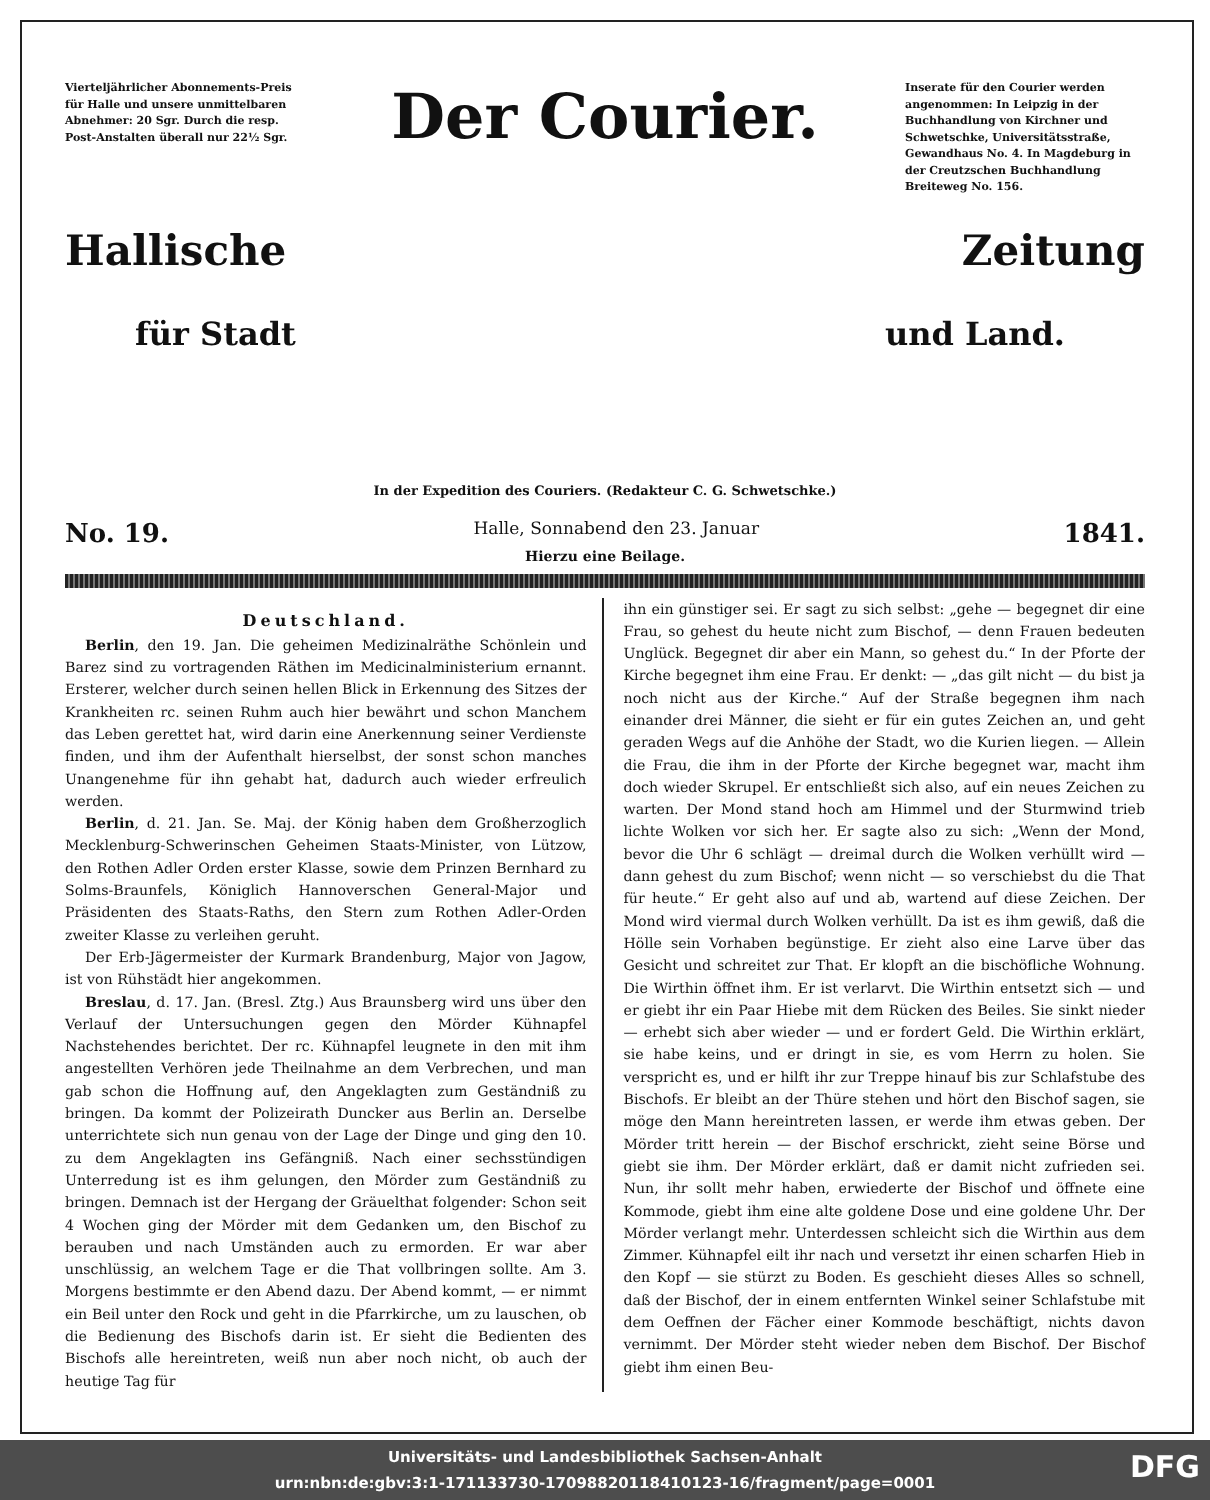Vierteljährlicher Abonnements-Preis für Halle und unsere unmittelbaren Abnehmer: 20 Sgr. Durch die resp. Post-Anstalten überall nur 22½ Sgr.
Der Courier.
Inserate für den Courier werden angenommen: In Leipzig in der Buchhandlung von Kirchner und Schwetschke, Universitätsstraße, Gewandhaus No. 4. In Magdeburg in der Creutzschen Buchhandlung Breiteweg No. 156.
Hallische Zeitung
für Stadt und Land.
In der Expedition des Couriers. (Redakteur C. G. Schwetschke.)
No. 19. Halle, Sonnabend den 23. Januar 1841.
Hierzu eine Beilage.
Deutschland.
Berlin, den 19. Jan. Die geheimen Medizinalräthe Schönlein und Barez sind zu vortragenden Räthen im Medicinalministerium ernannt. Ersterer, welcher durch seinen hellen Blick in Erkennung des Sitzes der Krankheiten rc. seinen Ruhm auch hier bewährt und schon Manchem das Leben gerettet hat, wird darin eine Anerkennung seiner Verdienste finden, und ihm der Aufenthalt hierselbst, der sonst schon manches Unangenehme für ihn gehabt hat, dadurch auch wieder erfreulich werden.
Berlin, d. 21. Jan. Se. Maj. der König haben dem Großherzoglich Mecklenburg-Schwerinschen Geheimen Staats-Minister, von Lützow, den Rothen Adler Orden erster Klasse, sowie dem Prinzen Bernhard zu Solms-Braunfels, Königlich Hannoverschen General-Major und Präsidenten des Staats-Raths, den Stern zum Rothen Adler-Orden zweiter Klasse zu verleihen geruht.
Der Erb-Jägermeister der Kurmark Brandenburg, Major von Jagow, ist von Rühstädt hier angekommen.
Breslau, d. 17. Jan. (Bresl. Ztg.) Aus Braunsberg wird uns über den Verlauf der Untersuchungen gegen den Mörder Kühnapfel Nachstehendes berichtet. Der rc. Kühnapfel leugnete in den mit ihm angestellten Verhören jede Theilnahme an dem Verbrechen, und man gab schon die Hoffnung auf, den Angeklagten zum Geständniß zu bringen. Da kommt der Polizeirath Duncker aus Berlin an. Derselbe unterrichtete sich nun genau von der Lage der Dinge und ging den 10. zu dem Angeklagten ins Gefängniß. Nach einer sechsstündigen Unterredung ist es ihm gelungen, den Mörder zum Geständniß zu bringen. Demnach ist der Hergang der Gräuelthat folgender: Schon seit 4 Wochen ging der Mörder mit dem Gedanken um, den Bischof zu berauben und nach Umständen auch zu ermorden. Er war aber unschlüssig, an welchem Tage er die That vollbringen sollte. Am 3. Morgens bestimmte er den Abend dazu. Der Abend kommt, — er nimmt ein Beil unter den Rock und geht in die Pfarrkirche, um zu lauschen, ob die Bedienung des Bischofs darin ist. Er sieht die Bedienten des Bischofs alle hereintreten, weiß nun aber noch nicht, ob auch der heutige Tag für
ihn ein günstiger sei. Er sagt zu sich selbst: „gehe — begegnet dir eine Frau, so gehest du heute nicht zum Bischof, — denn Frauen bedeuten Unglück. Begegnet dir aber ein Mann, so gehest du.“ In der Pforte der Kirche begegnet ihm eine Frau. Er denkt: — „das gilt nicht — du bist ja noch nicht aus der Kirche.“ Auf der Straße begegnen ihm nach einander drei Männer, die sieht er für ein gutes Zeichen an, und geht geraden Wegs auf die Anhöhe der Stadt, wo die Kurien liegen. — Allein die Frau, die ihm in der Pforte der Kirche begegnet war, macht ihm doch wieder Skrupel. Er entschließt sich also, auf ein neues Zeichen zu warten. Der Mond stand hoch am Himmel und der Sturmwind trieb lichte Wolken vor sich her. Er sagte also zu sich: „Wenn der Mond, bevor die Uhr 6 schlägt — dreimal durch die Wolken verhüllt wird — dann gehest du zum Bischof; wenn nicht — so verschiebst du die That für heute.“ Er geht also auf und ab, wartend auf diese Zeichen. Der Mond wird viermal durch Wolken verhüllt. Da ist es ihm gewiß, daß die Hölle sein Vorhaben begünstige. Er zieht also eine Larve über das Gesicht und schreitet zur That. Er klopft an die bischöfliche Wohnung. Die Wirthin öffnet ihm. Er ist verlarvt. Die Wirthin entsetzt sich — und er giebt ihr ein Paar Hiebe mit dem Rücken des Beiles. Sie sinkt nieder — erhebt sich aber wieder — und er fordert Geld. Die Wirthin erklärt, sie habe keins, und er dringt in sie, es vom Herrn zu holen. Sie verspricht es, und er hilft ihr zur Treppe hinauf bis zur Schlafstube des Bischofs. Er bleibt an der Thüre stehen und hört den Bischof sagen, sie möge den Mann hereintreten lassen, er werde ihm etwas geben. Der Mörder tritt herein — der Bischof erschrickt, zieht seine Börse und giebt sie ihm. Der Mörder erklärt, daß er damit nicht zufrieden sei. Nun, ihr sollt mehr haben, erwiederte der Bischof und öffnete eine Kommode, giebt ihm eine alte goldene Dose und eine goldene Uhr. Der Mörder verlangt mehr. Unterdessen schleicht sich die Wirthin aus dem Zimmer. Kühnapfel eilt ihr nach und versetzt ihr einen scharfen Hieb in den Kopf — sie stürzt zu Boden. Es geschieht dieses Alles so schnell, daß der Bischof, der in einem entfernten Winkel seiner Schlafstube mit dem Oeffnen der Fächer einer Kommode beschäftigt, nichts davon vernimmt. Der Mörder steht wieder neben dem Bischof. Der Bischof giebt ihm einen Beu-
Universitäts- und Landesbibliothek Sachsen-Anhalt
urn:nbn:de:gbv:3:1-171133730-17098820118410123-16/fragment/page=0001
DFG